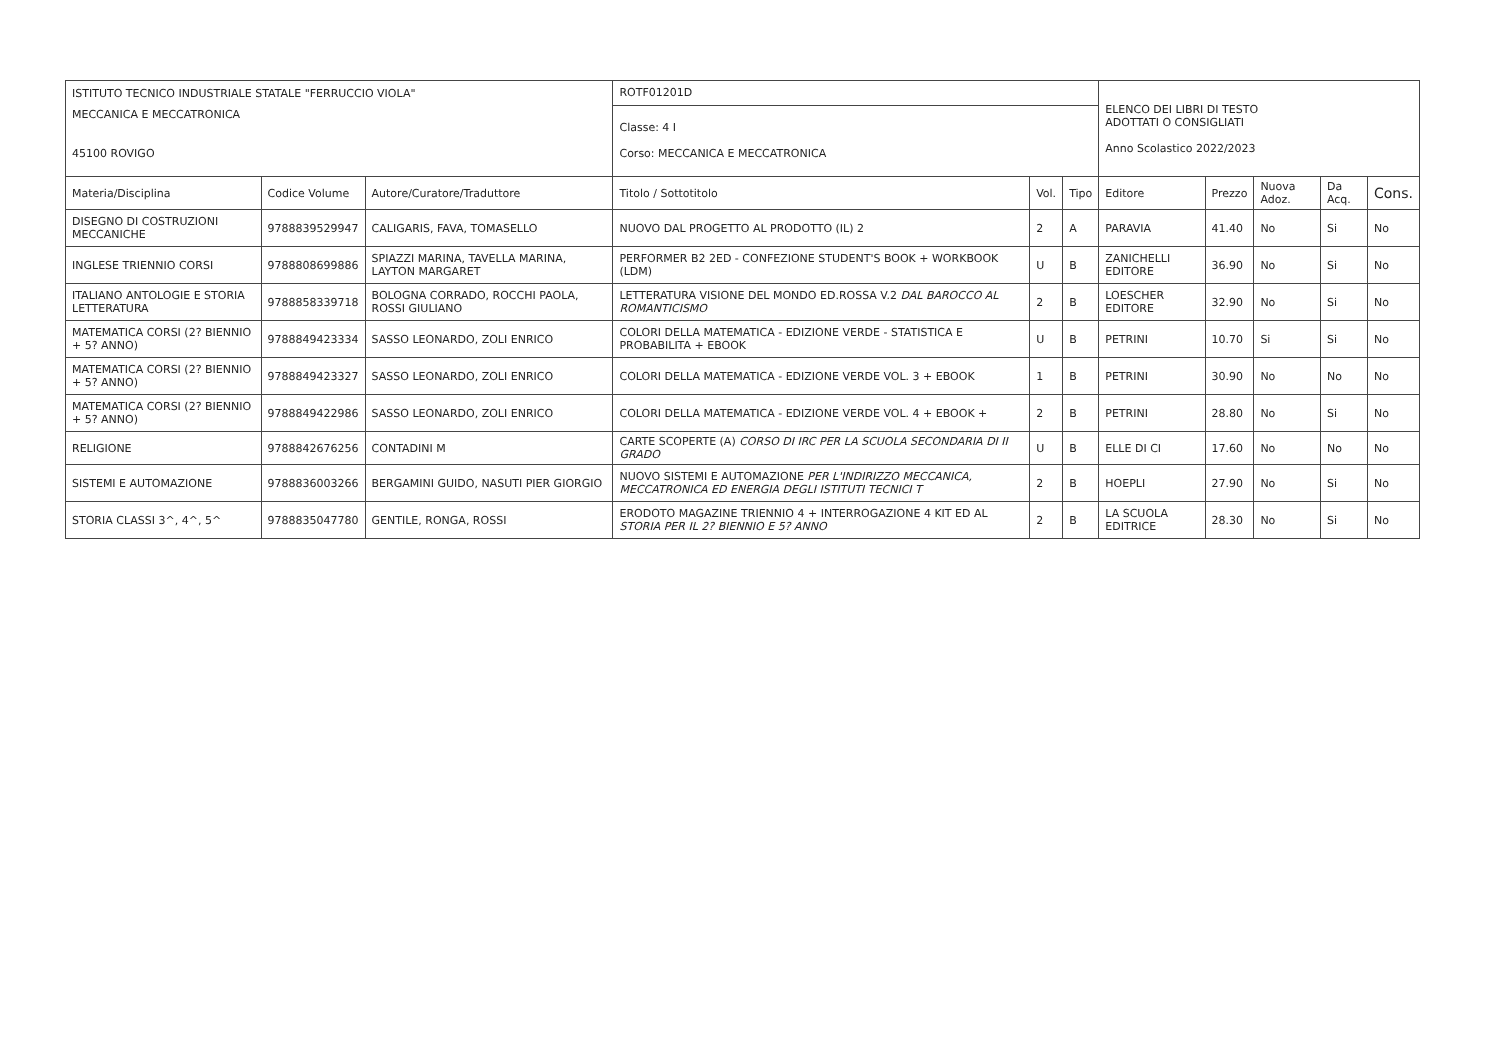| ISTITUTO TECNICO INDUSTRIALE STATALE "FERRUCCIO VIOLA" | | | ROTF01201D | | | ELENCO DEI LIBRI DI TESTO ADOTTATI O CONSIGLIATI Anno Scolastico 2022/2023 | | | | |
| MECCANICA E MECCATRONICA 45100 ROVIGO | | | Classe: 4 I Corso: MECCANICA E MECCATRONICA | | | | | | | |
| Materia/Disciplina | Codice Volume | Autore/Curatore/Traduttore | Titolo / Sottotitolo | Vol. | Tipo | Editore | Prezzo | Nuova Adoz. | Da Acq. | Cons. |
| DISEGNO DI COSTRUZIONI MECCANICHE | 9788839529947 | CALIGARIS, FAVA, TOMASELLO | NUOVO DAL PROGETTO AL PRODOTTO (IL) 2 | 2 | A | PARAVIA | 41.40 | No | Si | No |
| INGLESE TRIENNIO CORSI | 9788808699886 | SPIAZZI MARINA, TAVELLA MARINA, LAYTON MARGARET | PERFORMER B2 2ED - CONFEZIONE STUDENT'S BOOK + WORKBOOK (LDM) | U | B | ZANICHELLI EDITORE | 36.90 | No | Si | No |
| ITALIANO ANTOLOGIE E STORIA LETTERATURA | 9788858339718 | BOLOGNA CORRADO, ROCCHI PAOLA, ROSSI GIULIANO | LETTERATURA VISIONE DEL MONDO ED.ROSSA V.2 DAL BAROCCO AL ROMANTICISMO | 2 | B | LOESCHER EDITORE | 32.90 | No | Si | No |
| MATEMATICA CORSI (2? BIENNIO + 5? ANNO) | 9788849423334 | SASSO LEONARDO, ZOLI ENRICO | COLORI DELLA MATEMATICA - EDIZIONE VERDE - STATISTICA E PROBABILITA + EBOOK | U | B | PETRINI | 10.70 | Si | Si | No |
| MATEMATICA CORSI (2? BIENNIO + 5? ANNO) | 9788849423327 | SASSO LEONARDO, ZOLI ENRICO | COLORI DELLA MATEMATICA - EDIZIONE VERDE VOL. 3 + EBOOK | 1 | B | PETRINI | 30.90 | No | No | No |
| MATEMATICA CORSI (2? BIENNIO + 5? ANNO) | 9788849422986 | SASSO LEONARDO, ZOLI ENRICO | COLORI DELLA MATEMATICA - EDIZIONE VERDE VOL. 4 + EBOOK + | 2 | B | PETRINI | 28.80 | No | Si | No |
| RELIGIONE | 9788842676256 | CONTADINI M | CARTE SCOPERTE (A) CORSO DI IRC PER LA SCUOLA SECONDARIA DI II GRADO | U | B | ELLE DI CI | 17.60 | No | No | No |
| SISTEMI E AUTOMAZIONE | 9788836003266 | BERGAMINI GUIDO, NASUTI PIER GIORGIO | NUOVO SISTEMI E AUTOMAZIONE PER L'INDIRIZZO MECCANICA, MECCATRONICA ED ENERGIA DEGLI ISTITUTI TECNICI T | 2 | B | HOEPLI | 27.90 | No | Si | No |
| STORIA CLASSI 3^, 4^, 5^ | 9788835047780 | GENTILE, RONGA, ROSSI | ERODOTO MAGAZINE TRIENNIO 4 + INTERROGAZIONE 4 KIT ED AL STORIA PER IL 2? BIENNIO E 5? ANNO | 2 | B | LA SCUOLA EDITRICE | 28.30 | No | Si | No |